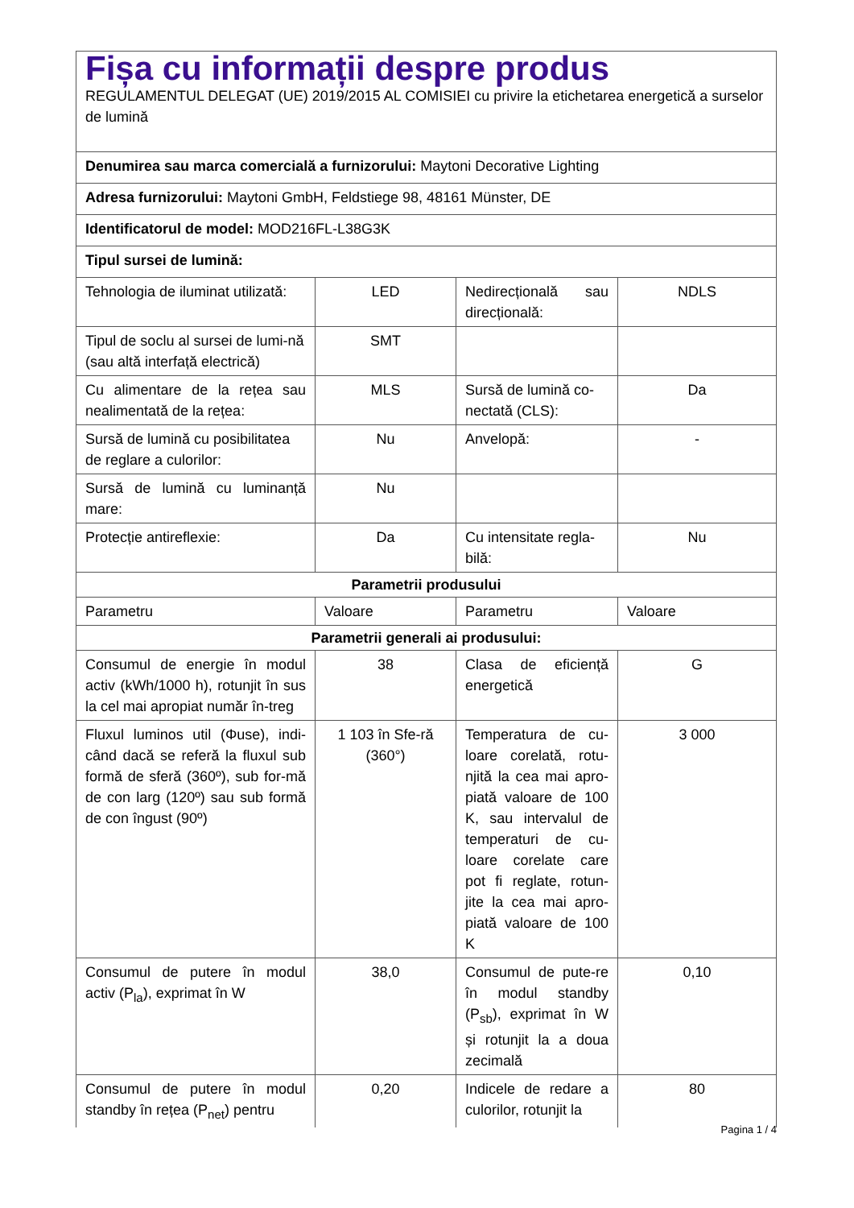| Fișa cu informații despre produs REGULAMENTUL DELEGAT (UE) 2019/2015 AL COMISIEI cu privire la etichetarea energetică a surselor de lumină | | | |
| Denumirea sau marca comercială a furnizorului: Maytoni Decorative Lighting | | | |
| Adresa furnizorului: Maytoni GmbH, Feldstiege 98, 48161 Münster, DE | | | |
| Identificatorul de model: MOD216FL-L38G3K | | | |
| Tipul sursei de lumină: | | | |
| Tehnologia de iluminat utilizată: | LED | Nedirecțională sau direcțională: | NDLS |
| Tipul de soclu al sursei de lumi-nă (sau altă interfață electrică) | SMT | | |
| Cu alimentare de la rețea sau nealimentată de la rețea: | MLS | Sursă de lumină co-nectată (CLS): | Da |
| Sursă de lumină cu posibilitatea de reglare a culorilor: | Nu | Anvelopă: | - |
| Sursă de lumină cu luminanță mare: | Nu | | |
| Protecție antireflexie: | Da | Cu intensitate regla-bilă: | Nu |
| Parametrii produsului | | | |
| Parametru | Valoare | Parametru | Valoare |
| Parametrii generali ai produsului: | | | |
| Consumul de energie în modul activ (kWh/1000 h), rotunjit în sus la cel mai apropiat număr în-treg | 38 | Clasa de eficiență energetică | G |
| Fluxul luminos util (Φuse), indi-când dacă se referă la fluxul sub formă de sferă (360º), sub for-mă de con larg (120º) sau sub formă de con îngust (90º) | 1 103 în Sfe-ră (360°) | Temperatura de cu-loare corelată, rotu-njită la cea mai apro-piată valoare de 100 K, sau intervalul de temperaturi de cu-loare corelate care pot fi reglate, rotun-jite la cea mai apro-piată valoare de 100 K | 3 000 |
| Consumul de putere în modul activ (P<sub>la</sub>), exprimat în W | 38,0 | Consumul de pute-re în modul standby (P<sub>sb</sub>), exprimat în W și rotunjit la a doua zecimală | 0,10 |
| Consumul de putere în modul standby în rețea (P<sub>net</sub>) pentru | 0,20 | Indicele de redare a culorilor, rotunjit la | 80 |
Pagina 1 / 4